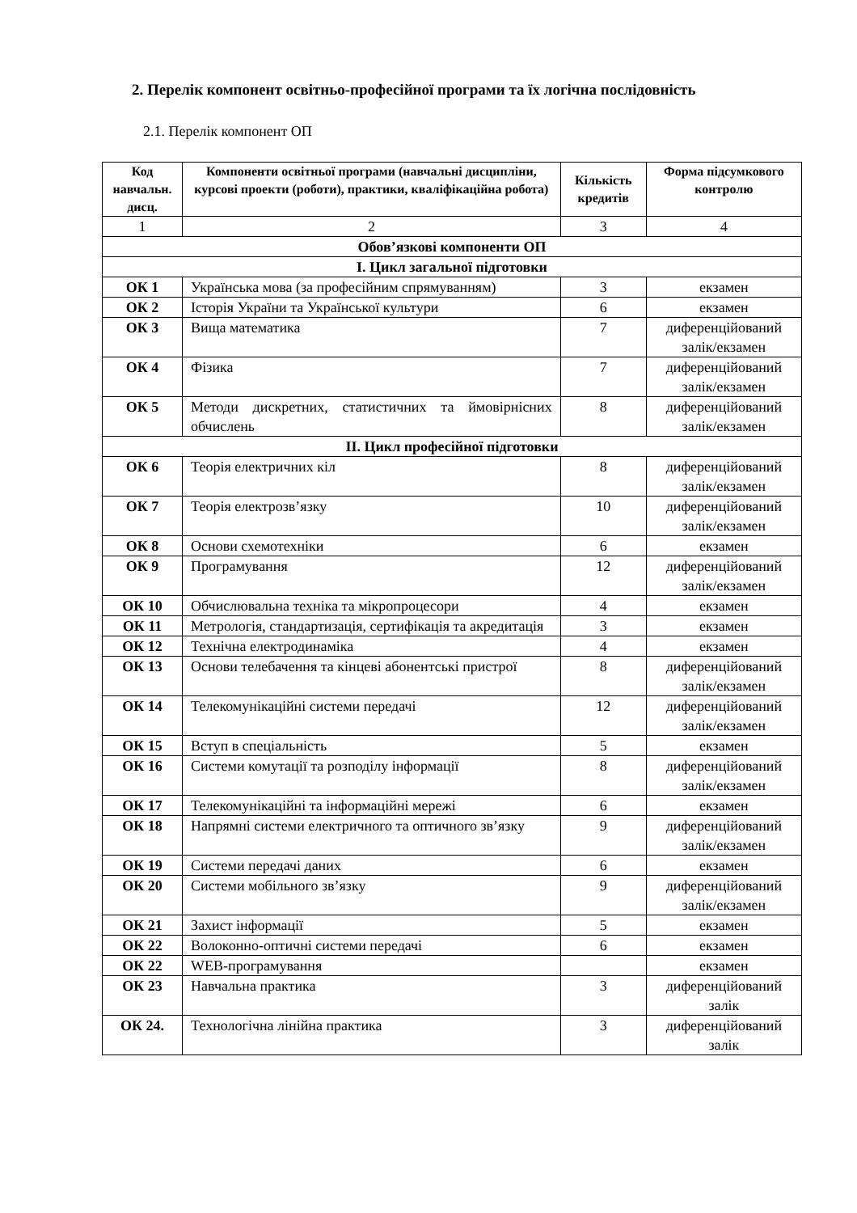2. Перелік компонент освітньо-професійної програми та їх логічна послідовність
2.1. Перелік компонент ОП
| Код навчальн. дисц. | Компоненти освітньої програми (навчальні дисципліни, курсові проекти (роботи), практики, кваліфікаційна робота) | Кількість кредитів | Форма підсумкового контролю |
| --- | --- | --- | --- |
| 1 | 2 | 3 | 4 |
| Обов’язкові компоненти ОП | | | |
| I. Цикл загальної підготовки | | | |
| ОК 1 | Українська мова (за професійним спрямуванням) | 3 | екзамен |
| ОК 2 | Історія України та Української культури | 6 | екзамен |
| ОК 3 | Вища математика | 7 | диференційований залік/екзамен |
| ОК 4 | Фізика | 7 | диференційований залік/екзамен |
| ОК 5 | Методи дискретних, статистичних та ймовірнісних обчислень | 8 | диференційований залік/екзамен |
| II. Цикл професійної підготовки | | | |
| ОК 6 | Теорія електричних кіл | 8 | диференційований залік/екзамен |
| ОК 7 | Теорія електрозв’язку | 10 | диференційований залік/екзамен |
| ОК 8 | Основи схемотехніки | 6 | екзамен |
| ОК 9 | Програмування | 12 | диференційований залік/екзамен |
| ОК 10 | Обчислювальна техніка та мікропроцесори | 4 | екзамен |
| ОК 11 | Метрологія, стандартизація, сертифікація та акредитація | 3 | екзамен |
| ОК 12 | Технічна електродинаміка | 4 | екзамен |
| ОК 13 | Основи телебачення та кінцеві абонентські пристрої | 8 | диференційований залік/екзамен |
| ОК 14 | Телекомунікаційні системи передачі | 12 | диференційований залік/екзамен |
| ОК 15 | Вступ в спеціальність | 5 | екзамен |
| ОК 16 | Системи комутації та розподілу інформації | 8 | диференційований залік/екзамен |
| ОК 17 | Телекомунікаційні та інформаційні мережі | 6 | екзамен |
| ОК 18 | Напрямні системи електричного та оптичного зв’язку | 9 | диференційований залік/екзамен |
| ОК 19 | Системи передачі даних | 6 | екзамен |
| ОК 20 | Системи мобільного зв’язку | 9 | диференційований залік/екзамен |
| ОК 21 | Захист інформації | 5 | екзамен |
| ОК 22 | Волоконно-оптичні системи передачі | 6 | екзамен |
| ОК 22 | WEB-програмування | | екзамен |
| ОК 23 | Навчальна практика | 3 | диференційований залік |
| ОК 24. | Технологічна лінійна практика | 3 | диференційований залік |